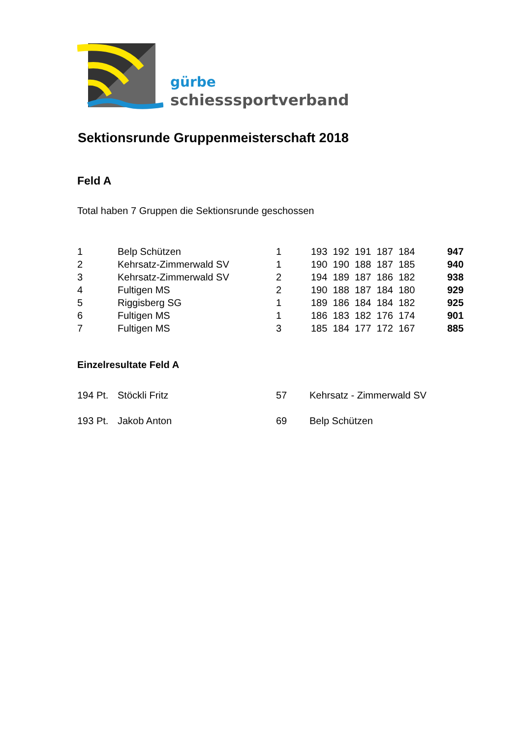gürbe
schiesssportverband
Sektionsrunde Gruppenmeisterschaft 2018
Feld A
Total haben 7 Gruppen die Sektionsrunde geschossen
| 1 | Belp Schützen | 1 | 193 192 191 187 184 | 947 |
| 2 | Kehrsatz-Zimmerwald SV | 1 | 190 190 188 187 185 | 940 |
| 3 | Kehrsatz-Zimmerwald SV | 2 | 194 189 187 186 182 | 938 |
| 4 | Fultigen MS | 2 | 190 188 187 184 180 | 929 |
| 5 | Riggisberg SG | 1 | 189 186 184 184 182 | 925 |
| 6 | Fultigen MS | 1 | 186 183 182 176 174 | 901 |
| 7 | Fultigen MS | 3 | 185 184 177 172 167 | 885 |
Einzelresultate Feld A
| 194 Pt. | Stöckli Fritz | 57 | Kehrsatz - Zimmerwald SV |
| 193 Pt. | Jakob Anton | 69 | Belp Schützen |